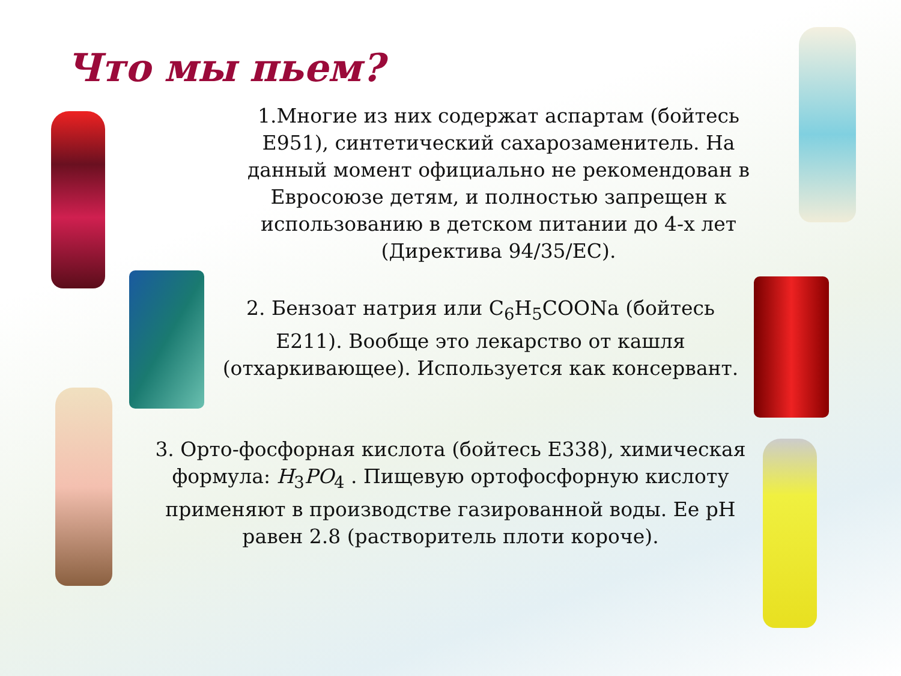Что мы пьем?
1.Многие из них содержат аспартам (бойтесь Е951), синтетический сахарозаменитель. На данный момент официально не рекомендован в Евросоюзе детям, и полностью запрещен к использованию в детском питании до 4-х лет (Директива 94/35/EC).
2. Бензоат натрия или C<sub>6</sub>H<sub>5</sub>COONa (бойтесь Е211). Вообще это лекарство от кашля (отхаркивающее). Используется как консервант.
3. Орто-фосфорная кислота (бойтесь Е338), химическая формула: H<sub>3</sub>PO<sub>4</sub> . Пищевую ортофосфорную кислоту применяют в производстве газированной воды. Ее pH равен 2.8 (растворитель плоти короче).